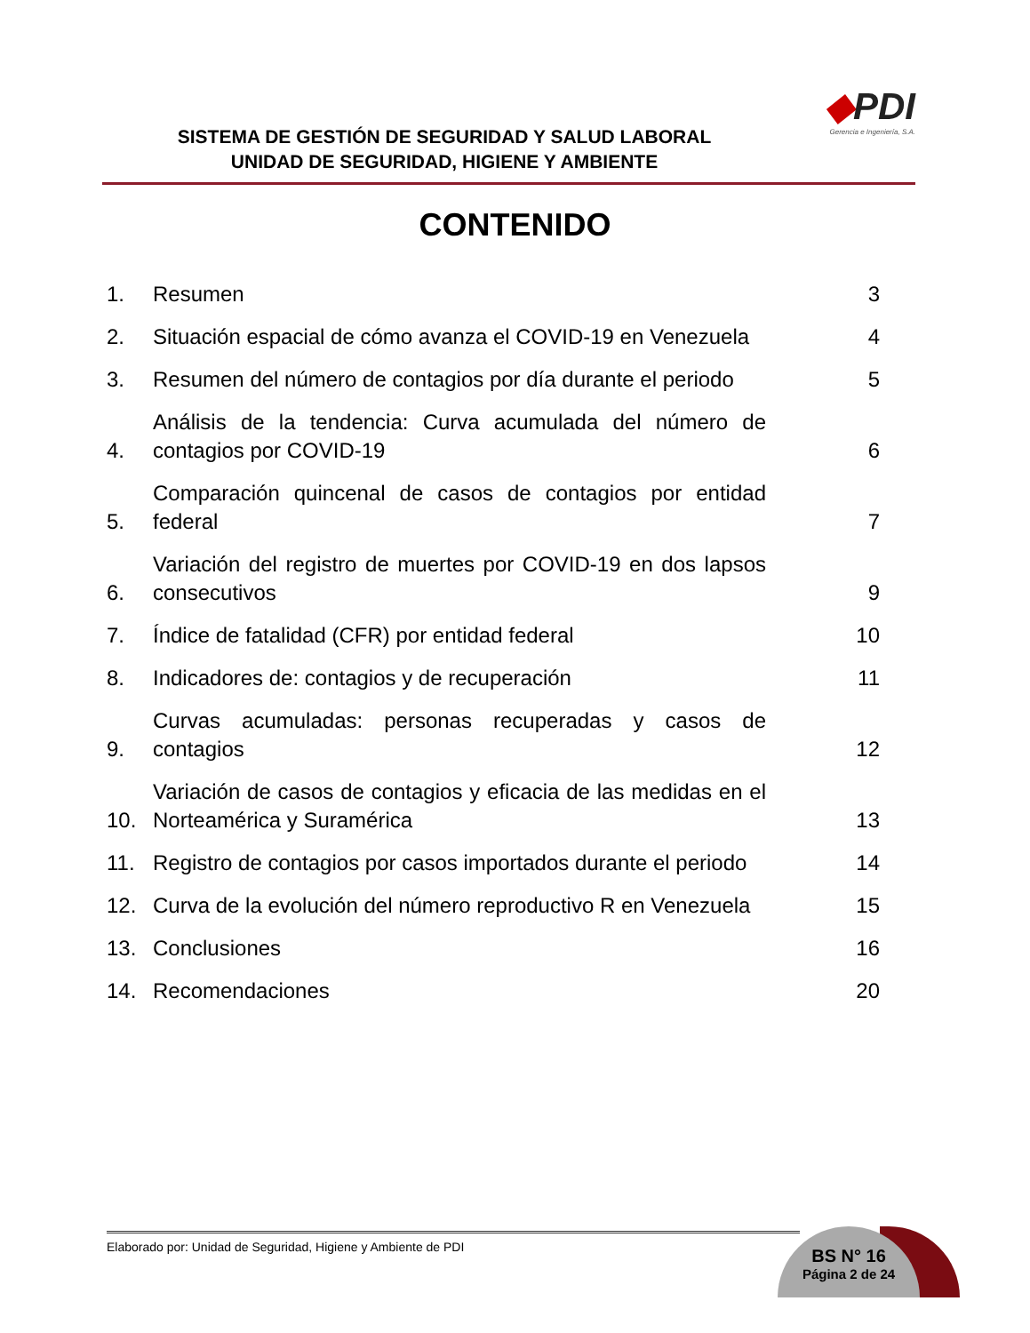SISTEMA DE GESTIÓN DE SEGURIDAD Y SALUD LABORAL
UNIDAD DE SEGURIDAD, HIGIENE Y AMBIENTE
◆PDI
Gerencia e Ingeniería, S.A.
CONTENIDO
1.
Resumen
3
2.
Situación espacial de cómo avanza el COVID-19 en Venezuela
4
3.
Resumen del número de contagios por día durante el periodo
5
4.
Análisis de la tendencia: Curva acumulada del número de contagios por COVID-19
6
5.
Comparación quincenal de casos de contagios por entidad federal
7
6.
Variación del registro de muertes por COVID-19 en dos lapsos consecutivos
9
7.
Índice de fatalidad (CFR) por entidad federal
10
8.
Indicadores de: contagios y de recuperación
11
9.
Curvas acumuladas: personas recuperadas y casos de contagios
12
10.
Variación de casos de contagios y eficacia de las medidas en el Norteamérica y Suramérica
13
11.
Registro de contagios por casos importados durante el periodo
14
12.
Curva de la evolución del número reproductivo R en Venezuela
15
13.
Conclusiones
16
14.
Recomendaciones
20
Elaborado por: Unidad de Seguridad, Higiene y Ambiente de PDI
BS N° 16
Página 2 de 24